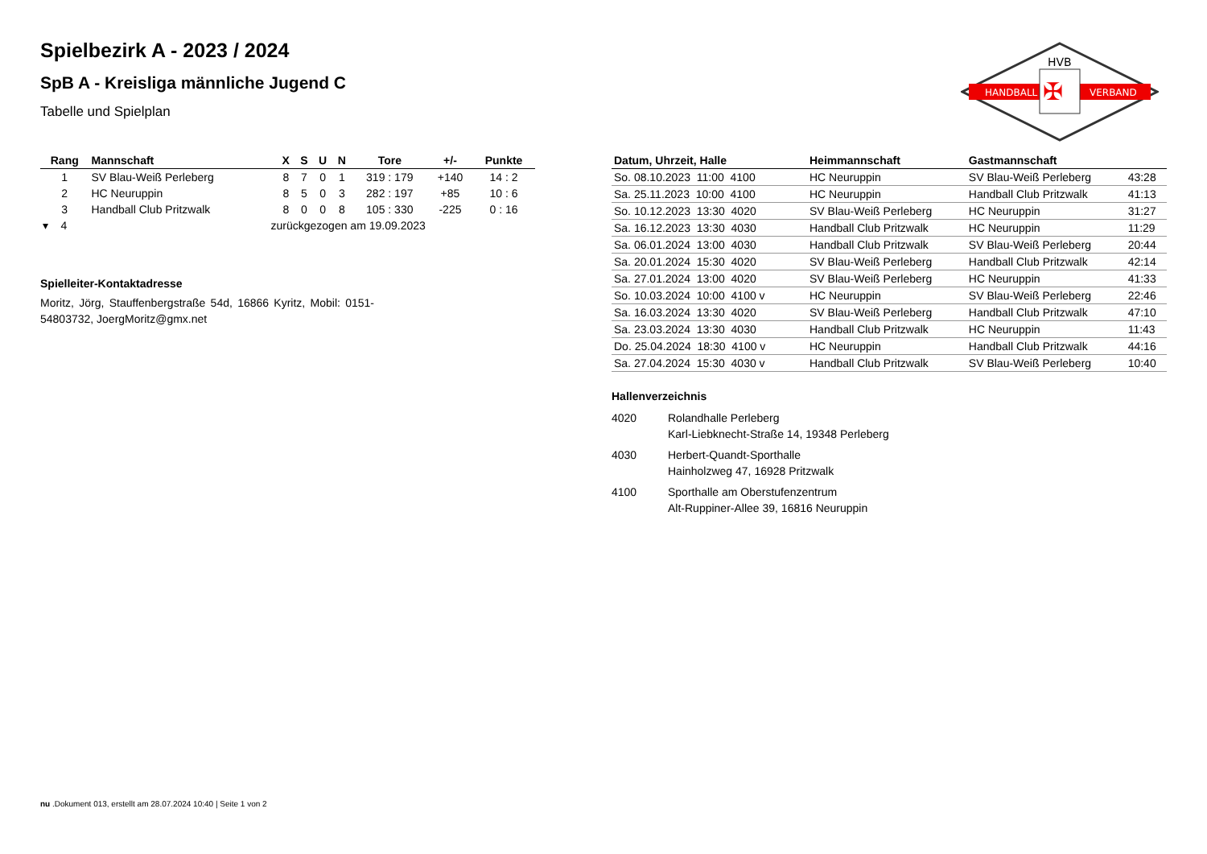HANDBALL
VERBAND
HVB
✠
Spielbezirk A - 2023 / 2024
SpB A - Kreisliga männliche Jugend C
Tabelle und Spielplan
| Rang | Mannschaft | X | S | U | N | Tore | +/- | Punkte |
| --- | --- | --- | --- | --- | --- | --- | --- | --- |
| 1 | SV Blau-Weiß Perleberg | 8 | 7 | 0 | 1 | 319 : 179 | +140 | 14 : 2 |
| 2 | HC Neuruppin | 8 | 5 | 0 | 3 | 282 : 197 | +85 | 10 : 6 |
| 3 | Handball Club Pritzwalk | 8 | 0 | 0 | 8 | 105 : 330 | -225 | 0 : 16 |
| ▾ 4 | zurückgezogen am 19.09.2023 | | | | | | | |
Spielleiter-Kontaktadresse
Moritz, Jörg, Stauffenbergstraße 54d, 16866 Kyritz, Mobil: 0151-54803732, JoergMoritz@gmx.net
| Datum, Uhrzeit, Halle | Heimmannschaft | Gastmannschaft | |
| --- | --- | --- | --- |
| So. 08.10.2023 11:00 4100 | HC Neuruppin | SV Blau-Weiß Perleberg | 43:28 |
| Sa. 25.11.2023 10:00 4100 | HC Neuruppin | Handball Club Pritzwalk | 41:13 |
| So. 10.12.2023 13:30 4020 | SV Blau-Weiß Perleberg | HC Neuruppin | 31:27 |
| Sa. 16.12.2023 13:30 4030 | Handball Club Pritzwalk | HC Neuruppin | 11:29 |
| Sa. 06.01.2024 13:00 4030 | Handball Club Pritzwalk | SV Blau-Weiß Perleberg | 20:44 |
| Sa. 20.01.2024 15:30 4020 | SV Blau-Weiß Perleberg | Handball Club Pritzwalk | 42:14 |
| Sa. 27.01.2024 13:00 4020 | SV Blau-Weiß Perleberg | HC Neuruppin | 41:33 |
| So. 10.03.2024 10:00 4100 v | HC Neuruppin | SV Blau-Weiß Perleberg | 22:46 |
| Sa. 16.03.2024 13:30 4020 | SV Blau-Weiß Perleberg | Handball Club Pritzwalk | 47:10 |
| Sa. 23.03.2024 13:30 4030 | Handball Club Pritzwalk | HC Neuruppin | 11:43 |
| Do. 25.04.2024 18:30 4100 v | HC Neuruppin | Handball Club Pritzwalk | 44:16 |
| Sa. 27.04.2024 15:30 4030 v | Handball Club Pritzwalk | SV Blau-Weiß Perleberg | 10:40 |
Hallenverzeichnis
| 4020 | Rolandhalle Perleberg Karl-Liebknecht-Straße 14, 19348 Perleberg |
| 4030 | Herbert-Quandt-Sporthalle Hainholzweg 47, 16928 Pritzwalk |
| 4100 | Sporthalle am Oberstufenzentrum Alt-Ruppiner-Allee 39, 16816 Neuruppin |
nu .Dokument 013, erstellt am 28.07.2024 10:40 | Seite 1 von 2